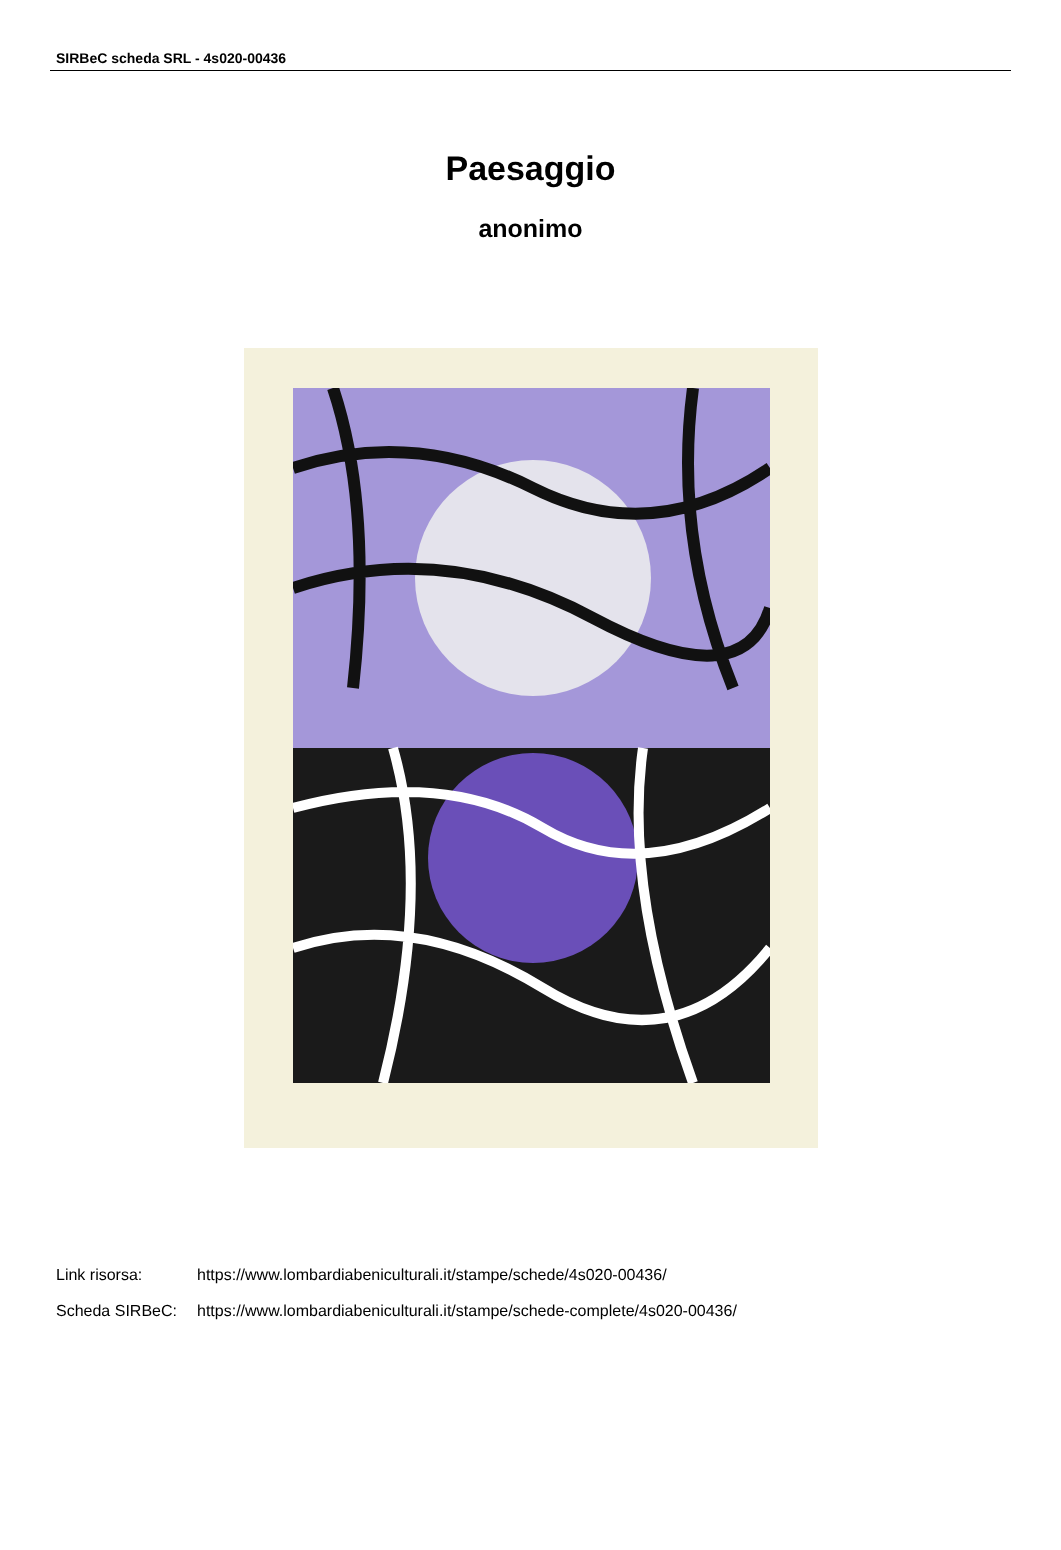SIRBeC scheda SRL - 4s020-00436
Paesaggio
anonimo
Link risorsa: https://www.lombardiabeniculturali.it/stampe/schede/4s020-00436/
Scheda SIRBeC: https://www.lombardiabeniculturali.it/stampe/schede-complete/4s020-00436/